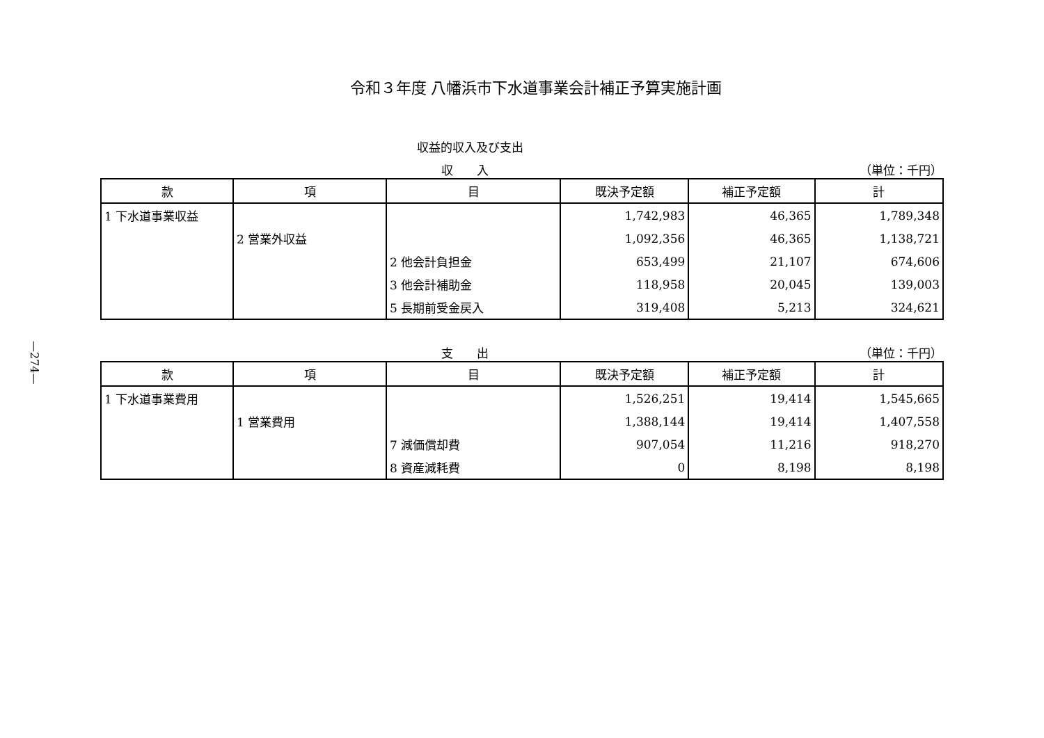令和３年度 八幡浜市下水道事業会計補正予算実施計画
収益的収入及び支出
収　　入 （単位：千円）
| 款 | 項 | 目 | 既決予定額 | 補正予定額 | 計 |
| --- | --- | --- | --- | --- | --- |
| 1 下水道事業収益 | | | 1,742,983 | 46,365 | 1,789,348 |
| | 2 営業外収益 | | 1,092,356 | 46,365 | 1,138,721 |
| | | 2 他会計負担金 | 653,499 | 21,107 | 674,606 |
| | | 3 他会計補助金 | 118,958 | 20,045 | 139,003 |
| | | 5 長期前受金戻入 | 319,408 | 5,213 | 324,621 |
支　　出 （単位：千円）
| 款 | 項 | 目 | 既決予定額 | 補正予定額 | 計 |
| --- | --- | --- | --- | --- | --- |
| 1 下水道事業費用 | | | 1,526,251 | 19,414 | 1,545,665 |
| | 1 営業費用 | | 1,388,144 | 19,414 | 1,407,558 |
| | | 7 減価償却費 | 907,054 | 11,216 | 918,270 |
| | | 8 資産減耗費 | 0 | 8,198 | 8,198 |
—274—